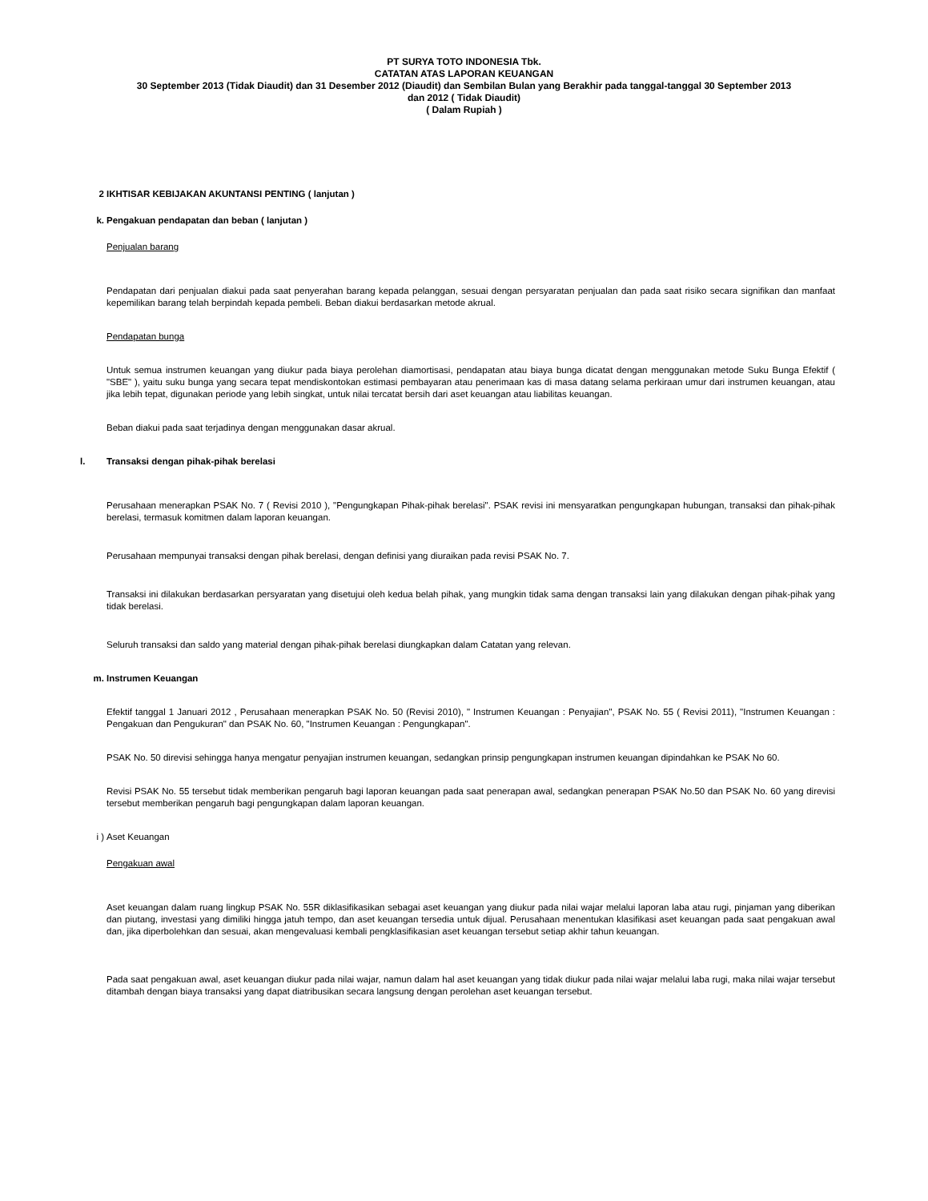PT SURYA TOTO INDONESIA Tbk.
CATATAN ATAS LAPORAN KEUANGAN
30 September 2013 (Tidak Diaudit) dan 31 Desember 2012 (Diaudit) dan Sembilan Bulan yang Berakhir pada tanggal-tanggal 30 September 2013
dan 2012 ( Tidak Diaudit)
( Dalam Rupiah )
2
IKHTISAR KEBIJAKAN AKUNTANSI PENTING ( lanjutan )
k.
Pengakuan pendapatan dan beban ( lanjutan )
Penjualan barang
Pendapatan dari penjualan diakui pada saat penyerahan barang kepada pelanggan, sesuai dengan persyaratan penjualan dan pada saat risiko secara signifikan dan manfaat kepemilikan barang telah berpindah kepada pembeli. Beban diakui berdasarkan metode akrual.
Pendapatan bunga
Untuk semua instrumen keuangan yang diukur pada biaya perolehan diamortisasi, pendapatan atau biaya bunga dicatat dengan menggunakan metode Suku Bunga Efektif ( "SBE" ), yaitu suku bunga yang secara tepat mendiskontokan estimasi pembayaran atau penerimaan kas di masa datang selama perkiraan umur dari instrumen keuangan, atau jika lebih tepat, digunakan periode yang lebih singkat, untuk nilai tercatat bersih dari aset keuangan atau liabilitas keuangan.
Beban diakui pada saat terjadinya dengan menggunakan dasar akrual.
l.
Transaksi dengan pihak-pihak berelasi
Perusahaan menerapkan PSAK No. 7 ( Revisi 2010 ), "Pengungkapan Pihak-pihak berelasi". PSAK revisi ini mensyaratkan pengungkapan hubungan, transaksi dan pihak-pihak berelasi, termasuk komitmen dalam laporan keuangan.
Perusahaan mempunyai transaksi dengan pihak berelasi, dengan definisi yang diuraikan pada revisi PSAK No. 7.
Transaksi ini dilakukan berdasarkan persyaratan yang disetujui oleh kedua belah pihak, yang mungkin tidak sama dengan transaksi lain yang dilakukan dengan pihak-pihak yang tidak berelasi.
Seluruh transaksi dan saldo yang material dengan pihak-pihak berelasi diungkapkan dalam Catatan yang relevan.
m.
Instrumen Keuangan
Efektif tanggal 1 Januari 2012 , Perusahaan menerapkan PSAK No. 50 (Revisi 2010), " Instrumen Keuangan : Penyajian", PSAK No. 55 ( Revisi 2011), "Instrumen Keuangan : Pengakuan dan Pengukuran" dan PSAK No. 60, "Instrumen Keuangan : Pengungkapan".
PSAK No. 50 direvisi sehingga hanya mengatur penyajian instrumen keuangan, sedangkan prinsip pengungkapan instrumen keuangan dipindahkan ke PSAK No 60.
Revisi PSAK No. 55 tersebut tidak memberikan pengaruh bagi laporan keuangan pada saat penerapan awal, sedangkan penerapan PSAK No.50 dan PSAK No. 60 yang direvisi tersebut memberikan pengaruh bagi pengungkapan dalam laporan keuangan.
i )
Aset Keuangan
Pengakuan awal
Aset keuangan dalam ruang lingkup PSAK No. 55R diklasifikasikan sebagai aset keuangan yang diukur pada nilai wajar melalui laporan laba atau rugi, pinjaman yang diberikan dan piutang, investasi yang dimiliki hingga jatuh tempo, dan aset keuangan tersedia untuk dijual. Perusahaan menentukan klasifikasi aset keuangan pada saat pengakuan awal dan, jika diperbolehkan dan sesuai, akan mengevaluasi kembali pengklasifikasian aset keuangan tersebut setiap akhir tahun keuangan.
Pada saat pengakuan awal, aset keuangan diukur pada nilai wajar, namun dalam hal aset keuangan yang tidak diukur pada nilai wajar melalui laba rugi, maka nilai wajar tersebut ditambah dengan biaya transaksi yang dapat diatribusikan secara langsung dengan perolehan aset keuangan tersebut.